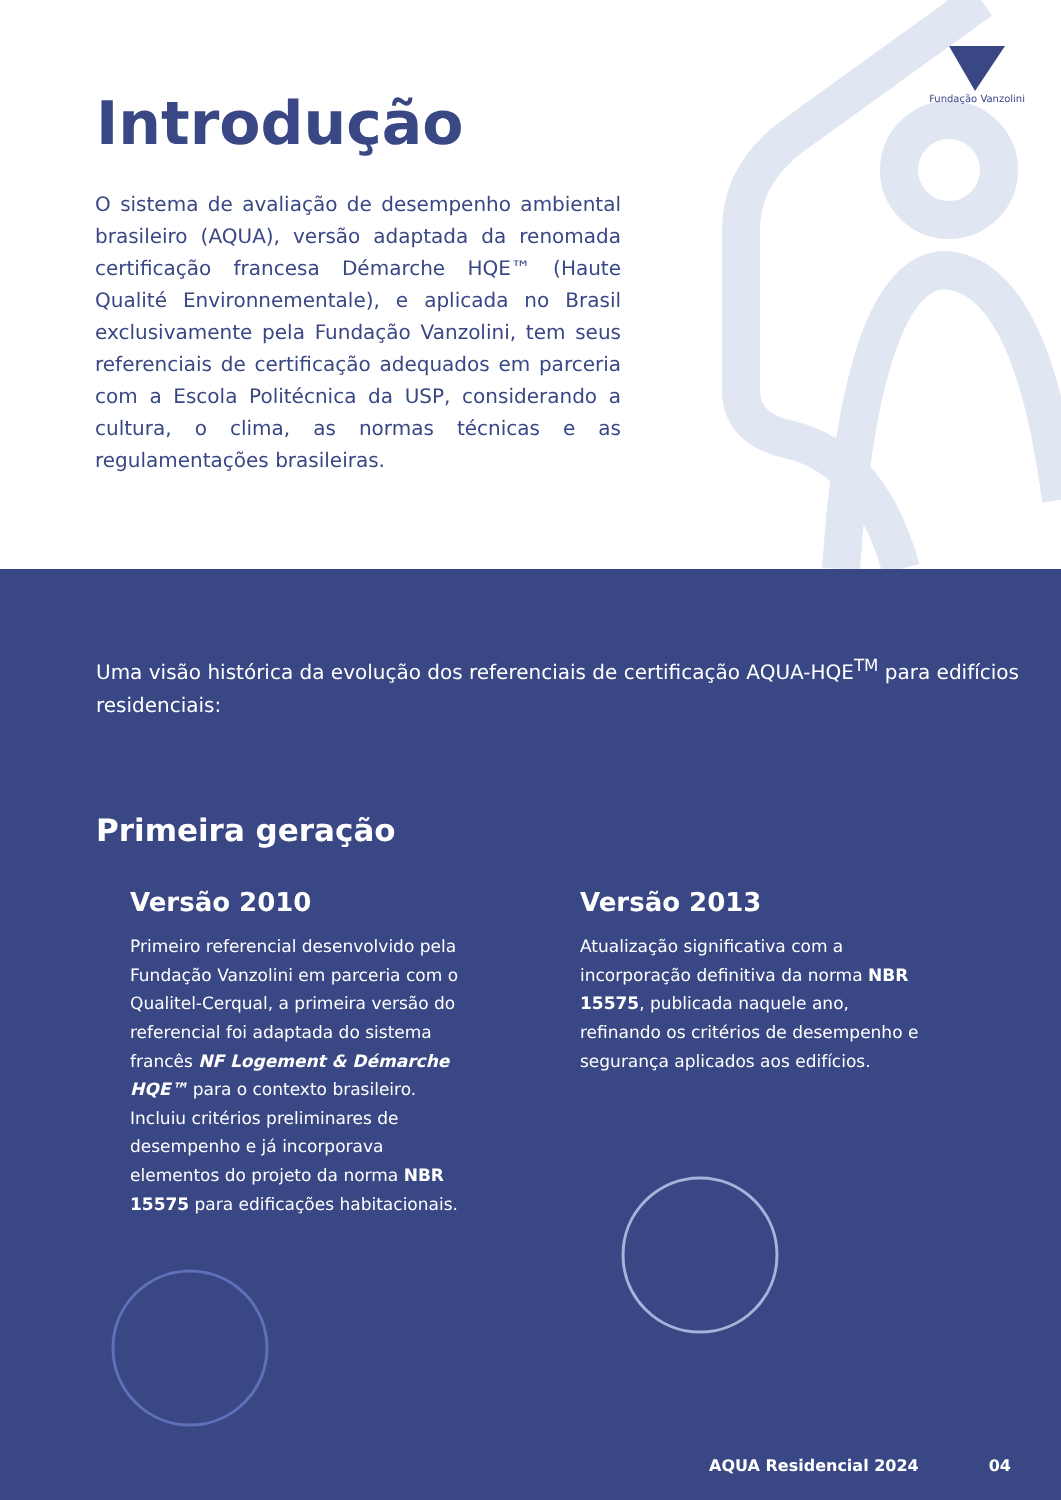Fundação Vanzolini
Introdução
O sistema de avaliação de desempenho ambiental brasileiro (AQUA), versão adaptada da renomada certificação francesa Démarche HQE™ (Haute Qualité Environnementale), e aplicada no Brasil exclusivamente pela Fundação Vanzolini, tem seus referenciais de certificação adequados em parceria com a Escola Politécnica da USP, considerando a cultura, o clima, as normas técnicas e as regulamentações brasileiras.
Uma visão histórica da evolução dos referenciais de certificação AQUA-HQE<sup>TM</sup> para edifícios residenciais:
Primeira geração
Versão 2010
Primeiro referencial desenvolvido pela Fundação Vanzolini em parceria com o Qualitel-Cerqual, a primeira versão do referencial foi adaptada do sistema francês NF Logement & Démarche HQE™ para o contexto brasileiro. Incluiu critérios preliminares de desempenho e já incorporava elementos do projeto da norma NBR 15575 para edificações habitacionais.
Versão 2013
Atualização significativa com a incorporação definitiva da norma NBR 15575, publicada naquele ano, refinando os critérios de desempenho e segurança aplicados aos edifícios.
AQUA Residencial 2024 04